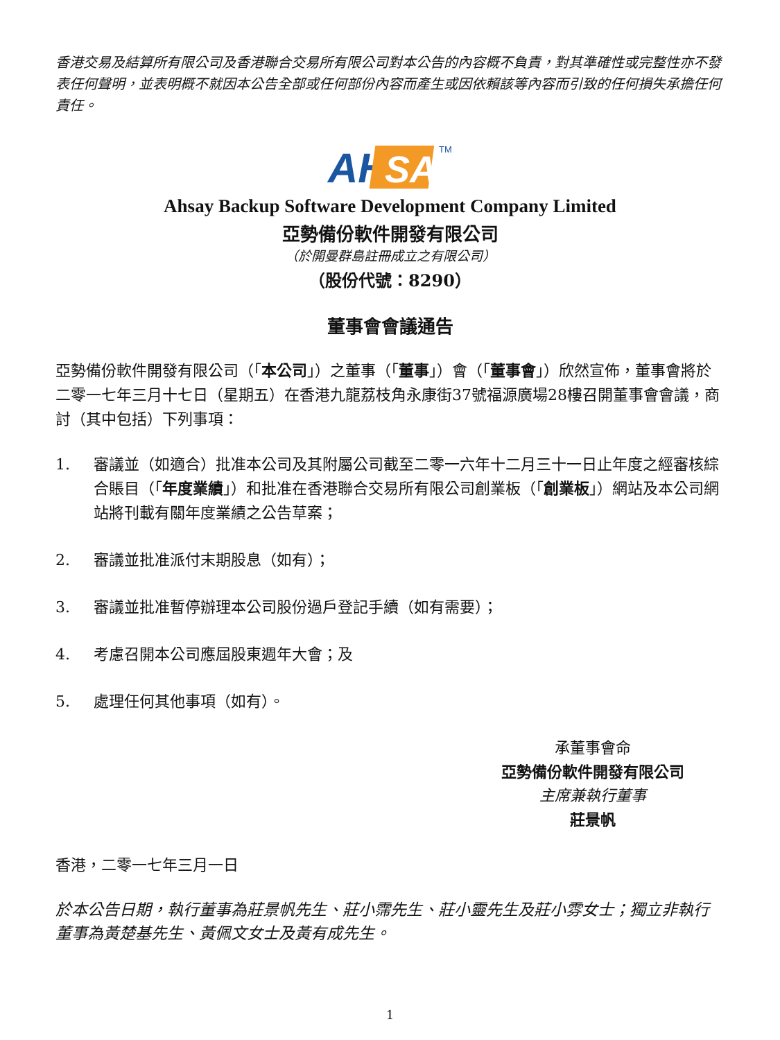香港交易及結算所有限公司及香港聯合交易所有限公司對本公告的內容概不負責，對其準確性或完整性亦不發表任何聲明，並表明概不就因本公告全部或任何部份內容而產生或因依賴該等內容而引致的任何損失承擔任何責任。
AH
SAY
TM
Ahsay Backup Software Development Company Limited
亞勢備份軟件開發有限公司
（於開曼群島註冊成立之有限公司）
（股份代號：8290）
董事會會議通告
亞勢備份軟件開發有限公司（「本公司」）之董事（「董事」）會（「董事會」）欣然宣佈，董事會將於二零一七年三月十七日（星期五）在香港九龍荔枝角永康街37號福源廣場28樓召開董事會會議，商討（其中包括）下列事項：
1. 審議並（如適合）批准本公司及其附屬公司截至二零一六年十二月三十一日止年度之經審核綜合賬目（「年度業績」）和批准在香港聯合交易所有限公司創業板（「創業板」）網站及本公司網站將刊載有關年度業績之公告草案；
2. 審議並批准派付末期股息（如有）；
3. 審議並批准暫停辦理本公司股份過戶登記手續（如有需要）；
4. 考慮召開本公司應屆股東週年大會；及
5. 處理任何其他事項（如有）。
承董事會命
亞勢備份軟件開發有限公司
主席兼執行董事
莊景帆
香港，二零一七年三月一日
於本公告日期，執行董事為莊景帆先生、莊小霈先生、莊小靈先生及莊小雰女士；獨立非執行董事為黃楚基先生、黃佩文女士及黃有成先生。
1